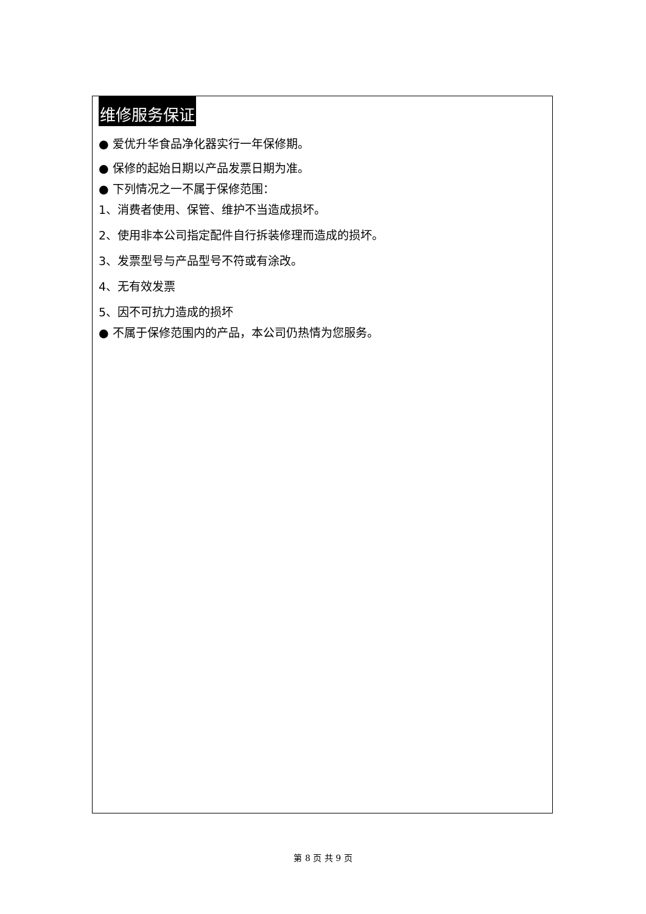维修服务保证
● 爱优升华食品净化器实行一年保修期。
● 保修的起始日期以产品发票日期为准。
● 下列情况之一不属于保修范围：
1、消费者使用、保管、维护不当造成损坏。
2、使用非本公司指定配件自行拆装修理而造成的损坏。
3、发票型号与产品型号不符或有涂改。
4、无有效发票
5、因不可抗力造成的损坏
● 不属于保修范围内的产品，本公司仍热情为您服务。
第 8 页 共 9 页